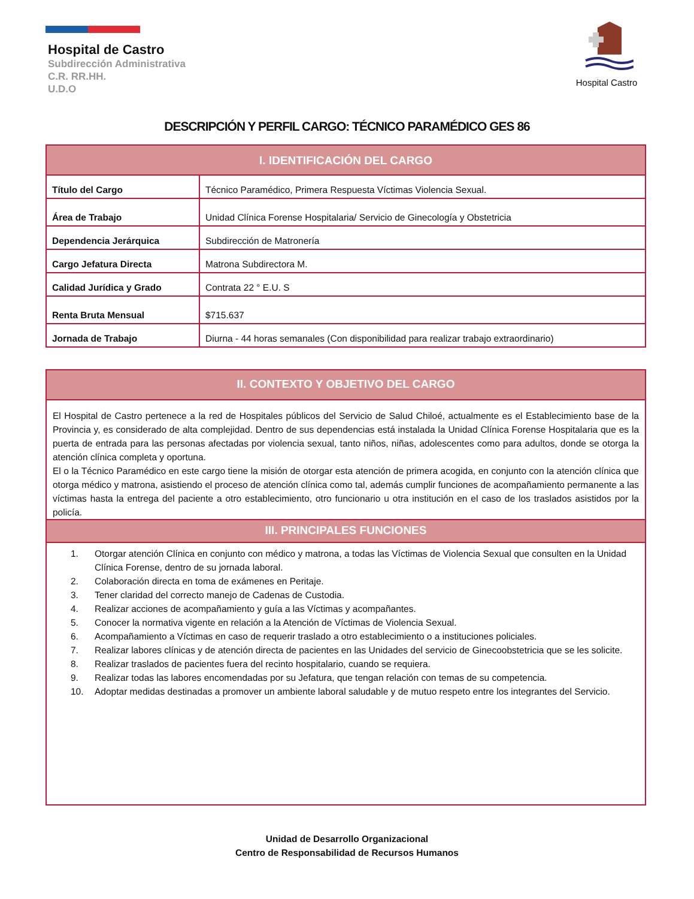Hospital Castro
Hospital de Castro
Subdirección Administrativa
C.R. RR.HH.
U.D.O
DESCRIPCIÓN Y PERFIL CARGO: TÉCNICO PARAMÉDICO GES 86
| I. IDENTIFICACIÓN DEL CARGO | |
| Título del Cargo | Técnico Paramédico, Primera Respuesta Víctimas Violencia Sexual. |
| Área de Trabajo | Unidad Clínica Forense Hospitalaria/ Servicio de Ginecología y Obstetricia |
| Dependencia Jerárquica | Subdirección de Matronería |
| Cargo Jefatura Directa | Matrona Subdirectora M. |
| Calidad Jurídica y Grado | Contrata 22 ° E.U. S |
| Renta Bruta Mensual | $715.637 |
| Jornada de Trabajo | Diurna - 44 horas semanales (Con disponibilidad para realizar trabajo extraordinario) |
II. CONTEXTO Y OBJETIVO DEL CARGO
El Hospital de Castro pertenece a la red de Hospitales públicos del Servicio de Salud Chiloé, actualmente es el Establecimiento base de la Provincia y, es considerado de alta complejidad. Dentro de sus dependencias está instalada la Unidad Clínica Forense Hospitalaria que es la puerta de entrada para las personas afectadas por violencia sexual, tanto niños, niñas, adolescentes como para adultos, donde se otorga la atención clínica completa y oportuna.
El o la Técnico Paramédico en este cargo tiene la misión de otorgar esta atención de primera acogida, en conjunto con la atención clínica que otorga médico y matrona, asistiendo el proceso de atención clínica como tal, además cumplir funciones de acompañamiento permanente a las víctimas hasta la entrega del paciente a otro establecimiento, otro funcionario u otra institución en el caso de los traslados asistidos por la policía.
III. PRINCIPALES FUNCIONES
1. Otorgar atención Clínica en conjunto con médico y matrona, a todas las Víctimas de Violencia Sexual que consulten en la Unidad Clínica Forense, dentro de su jornada laboral.
2. Colaboración directa en toma de exámenes en Peritaje.
3. Tener claridad del correcto manejo de Cadenas de Custodia.
4. Realizar acciones de acompañamiento y guía a las Víctimas y acompañantes.
5. Conocer la normativa vigente en relación a la Atención de Víctimas de Violencia Sexual.
6. Acompañamiento a Víctimas en caso de requerir traslado a otro establecimiento o a instituciones policiales.
7. Realizar labores clínicas y de atención directa de pacientes en las Unidades del servicio de Ginecoobstetricia que se les solicite.
8. Realizar traslados de pacientes fuera del recinto hospitalario, cuando se requiera.
9. Realizar todas las labores encomendadas por su Jefatura, que tengan relación con temas de su competencia.
10. Adoptar medidas destinadas a promover un ambiente laboral saludable y de mutuo respeto entre los integrantes del Servicio.
Unidad de Desarrollo Organizacional
Centro de Responsabilidad de Recursos Humanos